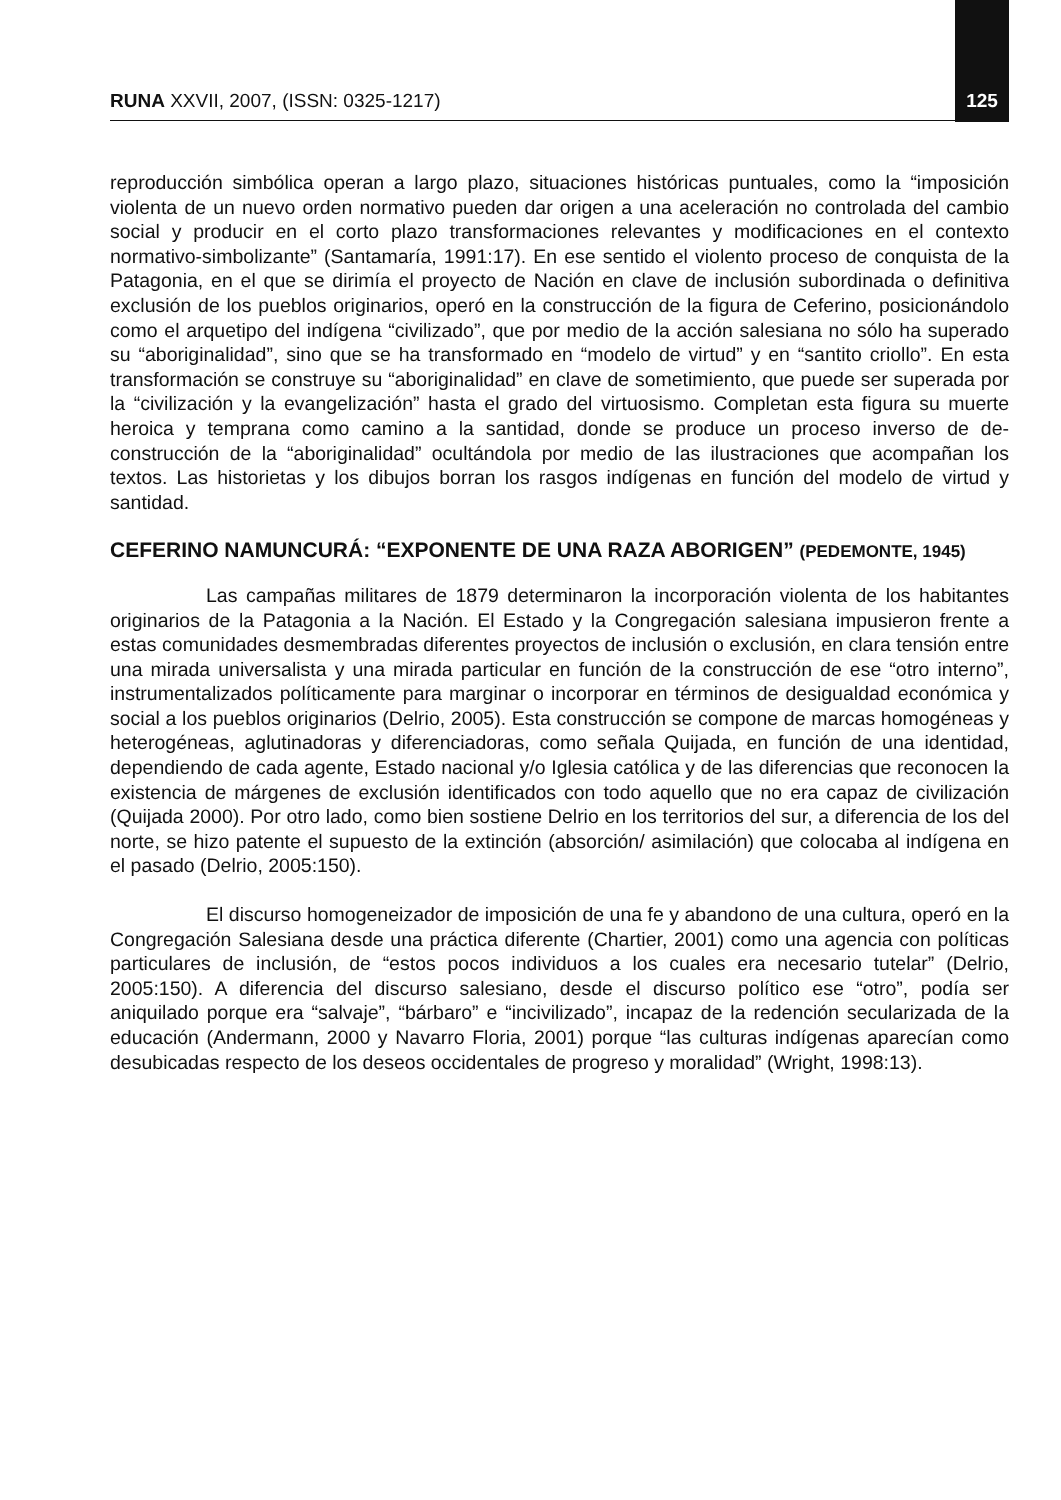RUNA XXVII, 2007, (ISSN: 0325-1217) 125
reproducción simbólica operan a largo plazo, situaciones históricas puntuales, como la “imposición violenta de un nuevo orden normativo pueden dar origen a una aceleración no controlada del cambio social y producir en el corto plazo transformaciones relevantes y modificaciones en el contexto normativo-simbolizante” (Santamaría, 1991:17). En ese sentido el violento proceso de conquista de la Patagonia, en el que se dirimía el proyecto de Nación en clave de inclusión subordinada o definitiva exclusión de los pueblos originarios, operó en la construcción de la figura de Ceferino, posicionándolo como el arquetipo del indígena “civilizado”, que por medio de la acción salesiana no sólo ha superado su “aboriginalidad”, sino que se ha transformado en “modelo de virtud” y en “santito criollo”. En esta transformación se construye su “aboriginalidad” en clave de sometimiento, que puede ser superada por la “civilización y la evangelización” hasta el grado del virtuosismo. Completan esta figura su muerte heroica y temprana como camino a la santidad, donde se produce un proceso inverso de de-construcción de la “aboriginalidad” ocultándola por medio de las ilustraciones que acompañan los textos. Las historietas y los dibujos borran los rasgos indígenas en función del modelo de virtud y santidad.
CEFERINO NAMUNCURÁ: “EXPONENTE DE UNA RAZA ABORIGEN” (PEDEMONTE, 1945)
Las campañas militares de 1879 determinaron la incorporación violenta de los habitantes originarios de la Patagonia a la Nación. El Estado y la Congregación salesiana impusieron frente a estas comunidades desmembradas diferentes proyectos de inclusión o exclusión, en clara tensión entre una mirada universalista y una mirada particular en función de la construcción de ese “otro interno”, instrumentalizados políticamente para marginar o incorporar en términos de desigualdad económica y social a los pueblos originarios (Delrio, 2005). Esta construcción se compone de marcas homogéneas y heterogéneas, aglutinadoras y diferenciadoras, como señala Quijada, en función de una identidad, dependiendo de cada agente, Estado nacional y/o Iglesia católica y de las diferencias que reconocen la existencia de márgenes de exclusión identificados con todo aquello que no era capaz de civilización (Quijada 2000). Por otro lado, como bien sostiene Delrio en los territorios del sur, a diferencia de los del norte, se hizo patente el supuesto de la extinción (absorción/ asimilación) que colocaba al indígena en el pasado (Delrio, 2005:150).
El discurso homogeneizador de imposición de una fe y abandono de una cultura, operó en la Congregación Salesiana desde una práctica diferente (Chartier, 2001) como una agencia con políticas particulares de inclusión, de “estos pocos individuos a los cuales era necesario tutelar” (Delrio, 2005:150). A diferencia del discurso salesiano, desde el discurso político ese “otro”, podía ser aniquilado porque era “salvaje”, “bárbaro” e “incivilizado”, incapaz de la redención secularizada de la educación (Andermann, 2000 y Navarro Floria, 2001) porque “las culturas indígenas aparecían como desubicadas respecto de los deseos occidentales de progreso y moralidad” (Wright, 1998:13).